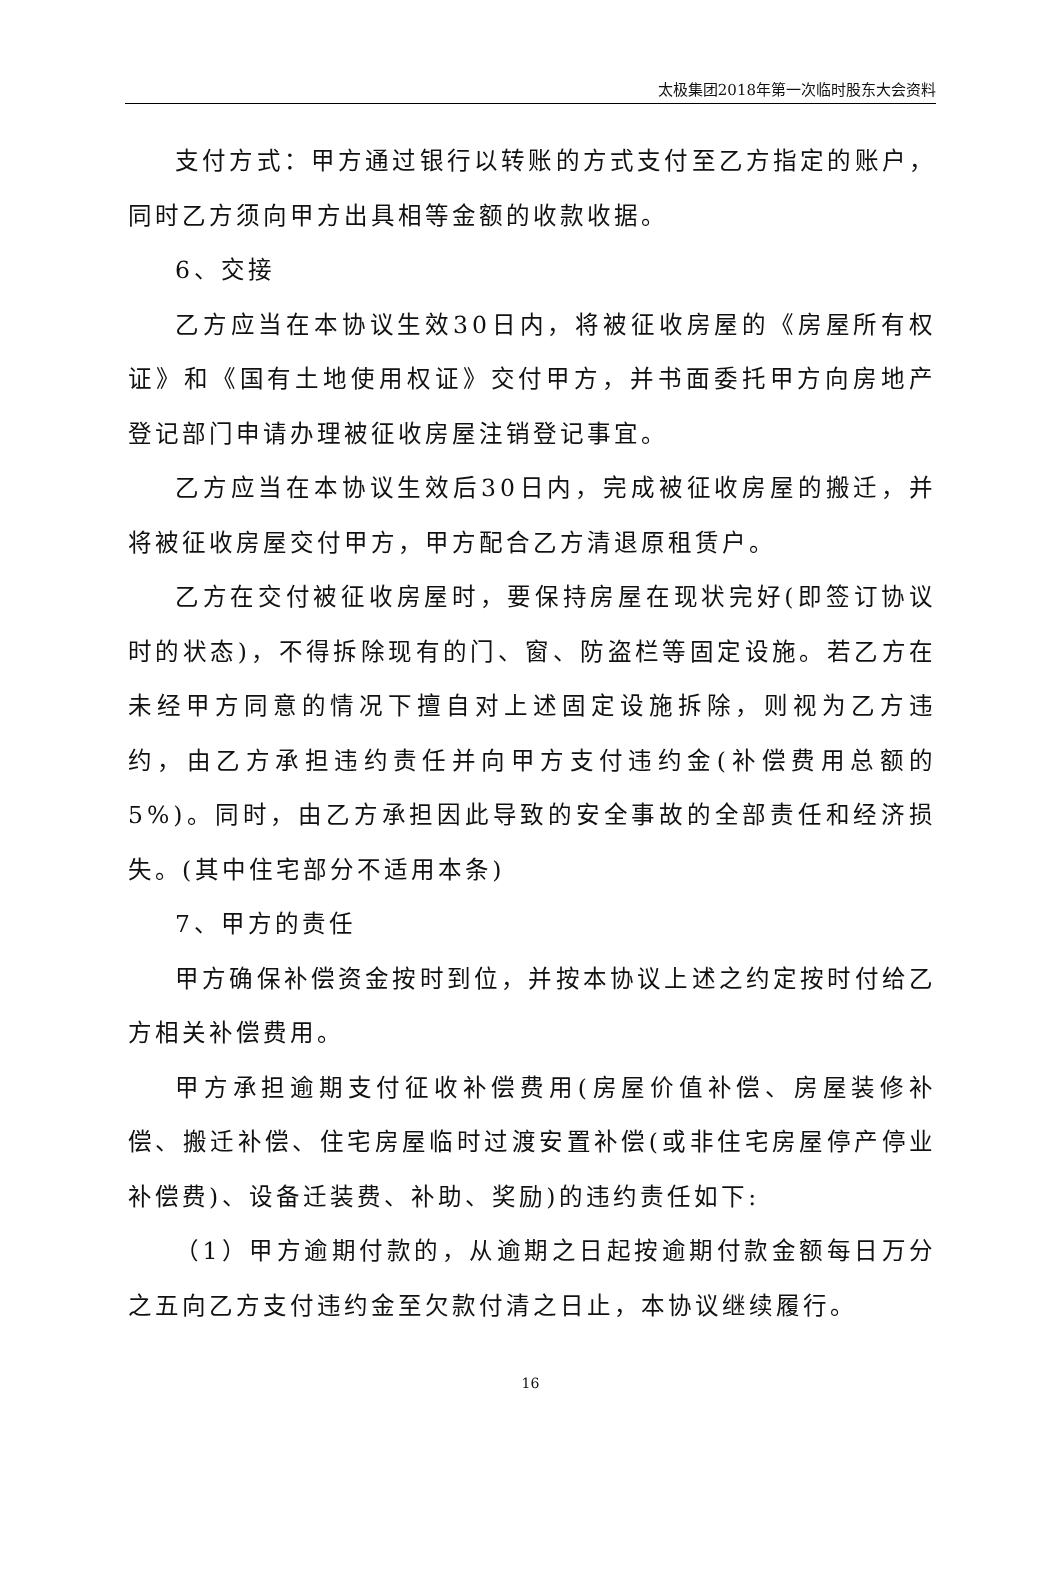太极集团2018年第一次临时股东大会资料
支付方式：甲方通过银行以转账的方式支付至乙方指定的账户，同时乙方须向甲方出具相等金额的收款收据。
6、交接
乙方应当在本协议生效30日内，将被征收房屋的《房屋所有权证》和《国有土地使用权证》交付甲方，并书面委托甲方向房地产登记部门申请办理被征收房屋注销登记事宜。
乙方应当在本协议生效后30日内，完成被征收房屋的搬迁，并将被征收房屋交付甲方，甲方配合乙方清退原租赁户。
乙方在交付被征收房屋时，要保持房屋在现状完好(即签订协议时的状态)，不得拆除现有的门、窗、防盗栏等固定设施。若乙方在未经甲方同意的情况下擅自对上述固定设施拆除，则视为乙方违约，由乙方承担违约责任并向甲方支付违约金(补偿费用总额的5%)。同时，由乙方承担因此导致的安全事故的全部责任和经济损失。(其中住宅部分不适用本条)
7、甲方的责任
甲方确保补偿资金按时到位，并按本协议上述之约定按时付给乙方相关补偿费用。
甲方承担逾期支付征收补偿费用(房屋价值补偿、房屋装修补偿、搬迁补偿、住宅房屋临时过渡安置补偿(或非住宅房屋停产停业补偿费)、设备迁装费、补助、奖励)的违约责任如下:
（1）甲方逾期付款的，从逾期之日起按逾期付款金额每日万分之五向乙方支付违约金至欠款付清之日止，本协议继续履行。
16